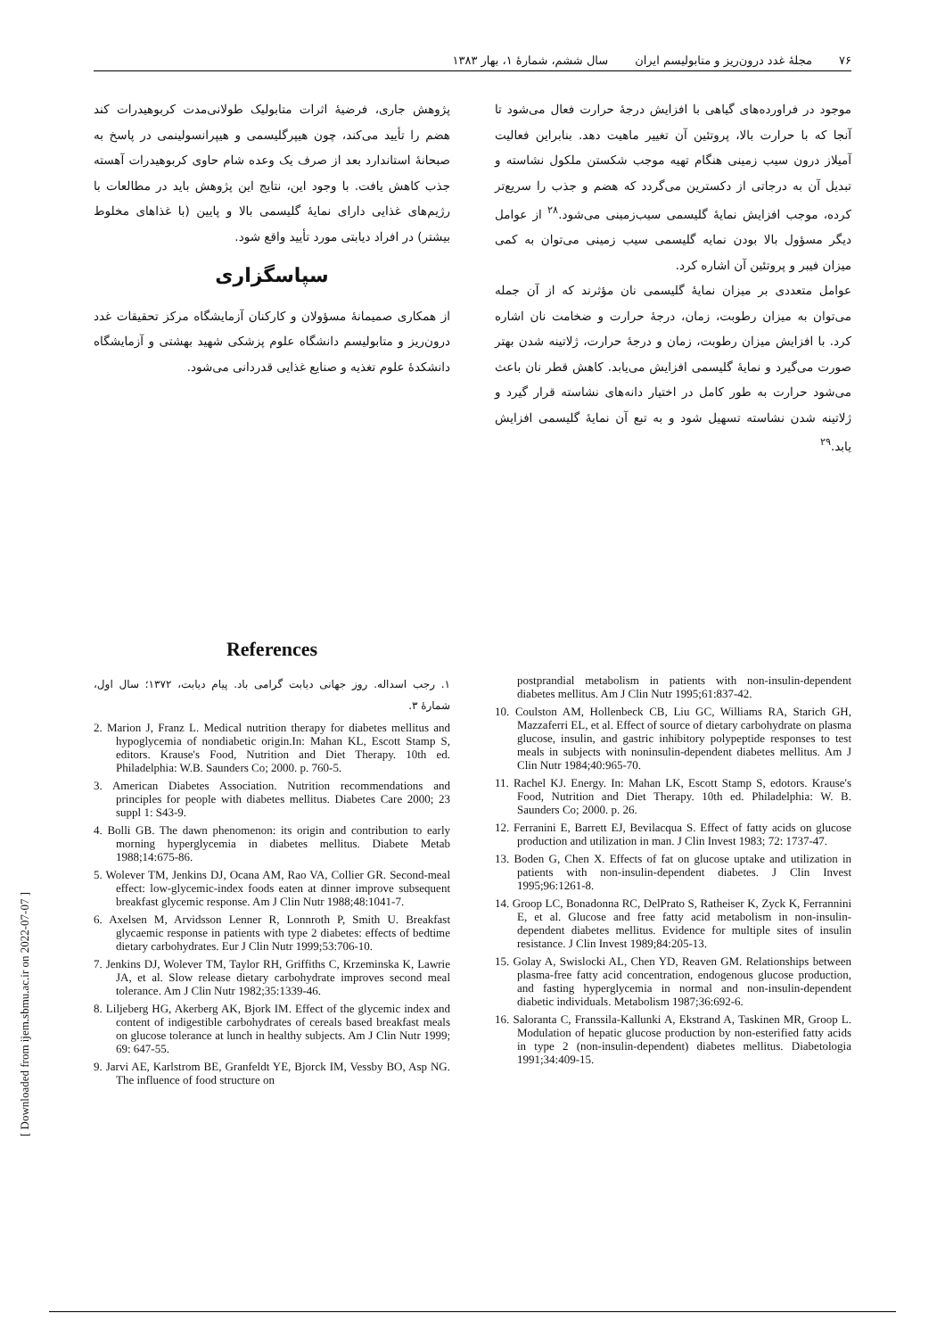۷۶ مجلهٔ غدد درون‌ریز و متابولیسم ایران سال ششم، شمارهٔ ۱، بهار ۱۳۸۳
موجود در فراورده‌های گیاهی با افزایش درجهٔ حرارت فعال می‌شود تا آنجا که با حرارت بالا، پروتئین آن تغییر ماهیت دهد. بنابراین فعالیت آمیلاز درون سیب زمینی هنگام تهیه موجب شکستن ملکول نشاسته و تبدیل آن به درجاتی از دکسترین می‌گردد که هضم و جذب را سریع‌تر کرده، موجب افزایش نمایهٔ گلیسمی سیب‌زمینی می‌شود.<sup>۲۸</sup> از عوامل دیگر مسؤول بالا بودن نمایه گلیسمی سیب زمینی می‌توان به کمی میزان فیبر و پروتئین آن اشاره کرد.
عوامل متعددی بر میزان نمایهٔ گلیسمی نان مؤثرند که از آن جمله می‌توان به میزان رطوبت، زمان، درجهٔ حرارت و ضخامت نان اشاره کرد. با افزایش میزان رطوبت، زمان و درجهٔ حرارت، ژلاتینه شدن بهتر صورت می‌گیرد و نمایهٔ گلیسمی افزایش می‌یابد. کاهش قطر نان باعث می‌شود حرارت به طور کامل در اختیار دانه‌های نشاسته قرار گیرد و ژلاتینه شدن نشاسته تسهیل شود و به تبع آن نمایهٔ گلیسمی افزایش یابد.<sup>۲۹</sup>
پژوهش جاری، فرضیهٔ اثرات متابولیک طولانی‌مدت کربوهیدرات کند هضم را تأیید می‌کند، چون هیپرگلیسمی و هیپرانسولینمی در پاسخ به صبحانهٔ استاندارد بعد از صرف یک وعده شام حاوی کربوهیدرات آهسته جذب کاهش یافت. با وجود این، نتایج این پژوهش باید در مطالعات با رژیم‌های غذایی دارای نمایهٔ گلیسمی بالا و پایین (با غذاهای مخلوط بیشتر) در افراد دیابتی مورد تأیید واقع شود.
سپاسگزاری
از همکاری صمیمانهٔ مسؤولان و کارکنان آزمایشگاه مرکز تحقیقات غدد درون‌ریز و متابولیسم دانشگاه علوم پزشکی شهید بهشتی و آزمایشگاه دانشکدهٔ علوم تغذیه و صنایع غذایی قدردانی می‌شود.
References
۱. رجب اسداله. روز جهانی دیابت گرامی باد. پیام دیابت، ۱۳۷۲؛ سال اول، شمارهٔ ۳.
2. Marion J, Franz L. Medical nutrition therapy for diabetes mellitus and hypoglycemia of nondiabetic origin.In: Mahan KL, Escott Stamp S, editors. Krause's Food, Nutrition and Diet Therapy. 10th ed. Philadelphia: W.B. Saunders Co; 2000. p. 760-5.
3. American Diabetes Association. Nutrition recommendations and principles for people with diabetes mellitus. Diabetes Care 2000; 23 suppl 1: S43-9.
4. Bolli GB. The dawn phenomenon: its origin and contribution to early morning hyperglycemia in diabetes mellitus. Diabete Metab 1988;14:675-86.
5. Wolever TM, Jenkins DJ, Ocana AM, Rao VA, Collier GR. Second-meal effect: low-glycemic-index foods eaten at dinner improve subsequent breakfast glycemic response. Am J Clin Nutr 1988;48:1041-7.
6. Axelsen M, Arvidsson Lenner R, Lonnroth P, Smith U. Breakfast glycaemic response in patients with type 2 diabetes: effects of bedtime dietary carbohydrates. Eur J Clin Nutr 1999;53:706-10.
7. Jenkins DJ, Wolever TM, Taylor RH, Griffiths C, Krzeminska K, Lawrie JA, et al. Slow release dietary carbohydrate improves second meal tolerance. Am J Clin Nutr 1982;35:1339-46.
8. Liljeberg HG, Akerberg AK, Bjork IM. Effect of the glycemic index and content of indigestible carbohydrates of cereals based breakfast meals on glucose tolerance at lunch in healthy subjects. Am J Clin Nutr 1999; 69: 647-55.
9. Jarvi AE, Karlstrom BE, Granfeldt YE, Bjorck IM, Vessby BO, Asp NG. The influence of food structure on
postprandial metabolism in patients with non-insulin-dependent diabetes mellitus. Am J Clin Nutr 1995;61:837-42.
10. Coulston AM, Hollenbeck CB, Liu GC, Williams RA, Starich GH, Mazzaferri EL, et al. Effect of source of dietary carbohydrate on plasma glucose, insulin, and gastric inhibitory polypeptide responses to test meals in subjects with noninsulin-dependent diabetes mellitus. Am J Clin Nutr 1984;40:965-70.
11. Rachel KJ. Energy. In: Mahan LK, Escott Stamp S, edotors. Krause's Food, Nutrition and Diet Therapy. 10th ed. Philadelphia: W. B. Saunders Co; 2000. p. 26.
12. Ferranini E, Barrett EJ, Bevilacqua S. Effect of fatty acids on glucose production and utilization in man. J Clin Invest 1983; 72: 1737-47.
13. Boden G, Chen X. Effects of fat on glucose uptake and utilization in patients with non-insulin-dependent diabetes. J Clin Invest 1995;96:1261-8.
14. Groop LC, Bonadonna RC, DelPrato S, Ratheiser K, Zyck K, Ferrannini E, et al. Glucose and free fatty acid metabolism in non-insulin-dependent diabetes mellitus. Evidence for multiple sites of insulin resistance. J Clin Invest 1989;84:205-13.
15. Golay A, Swislocki AL, Chen YD, Reaven GM. Relationships between plasma-free fatty acid concentration, endogenous glucose production, and fasting hyperglycemia in normal and non-insulin-dependent diabetic individuals. Metabolism 1987;36:692-6.
16. Saloranta C, Franssila-Kallunki A, Ekstrand A, Taskinen MR, Groop L. Modulation of hepatic glucose production by non-esterified fatty acids in type 2 (non-insulin-dependent) diabetes mellitus. Diabetologia 1991;34:409-15.
[ Downloaded from ijem.sbmu.ac.ir on 2022-07-07 ]